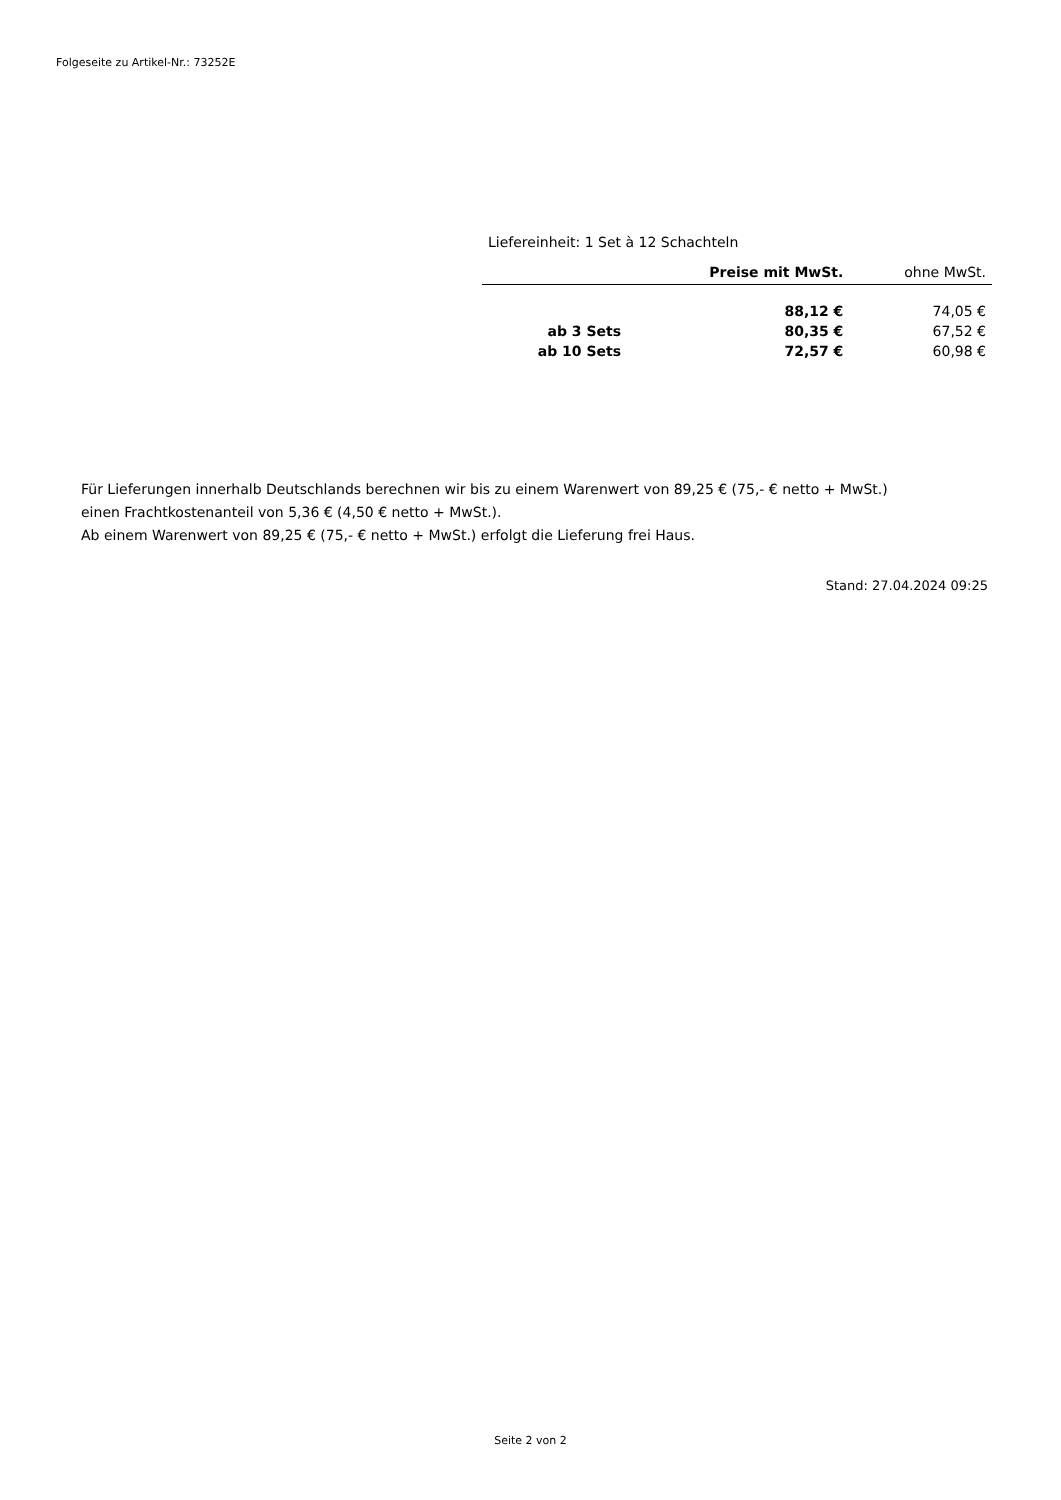Folgeseite zu Artikel-Nr.: 73252E
Liefereinheit: 1 Set à 12 Schachteln
| | Preise mit MwSt. | ohne MwSt. |
| --- | --- | --- |
| | 88,12 € | 74,05 € |
| ab 3 Sets | 80,35 € | 67,52 € |
| ab 10 Sets | 72,57 € | 60,98 € |
Für Lieferungen innerhalb Deutschlands berechnen wir bis zu einem Warenwert von 89,25 € (75,- € netto + MwSt.)
einen Frachtkostenanteil von 5,36 € (4,50 € netto + MwSt.).
Ab einem Warenwert von 89,25 € (75,- € netto + MwSt.) erfolgt die Lieferung frei Haus.
Stand: 27.04.2024 09:25
Seite 2 von 2